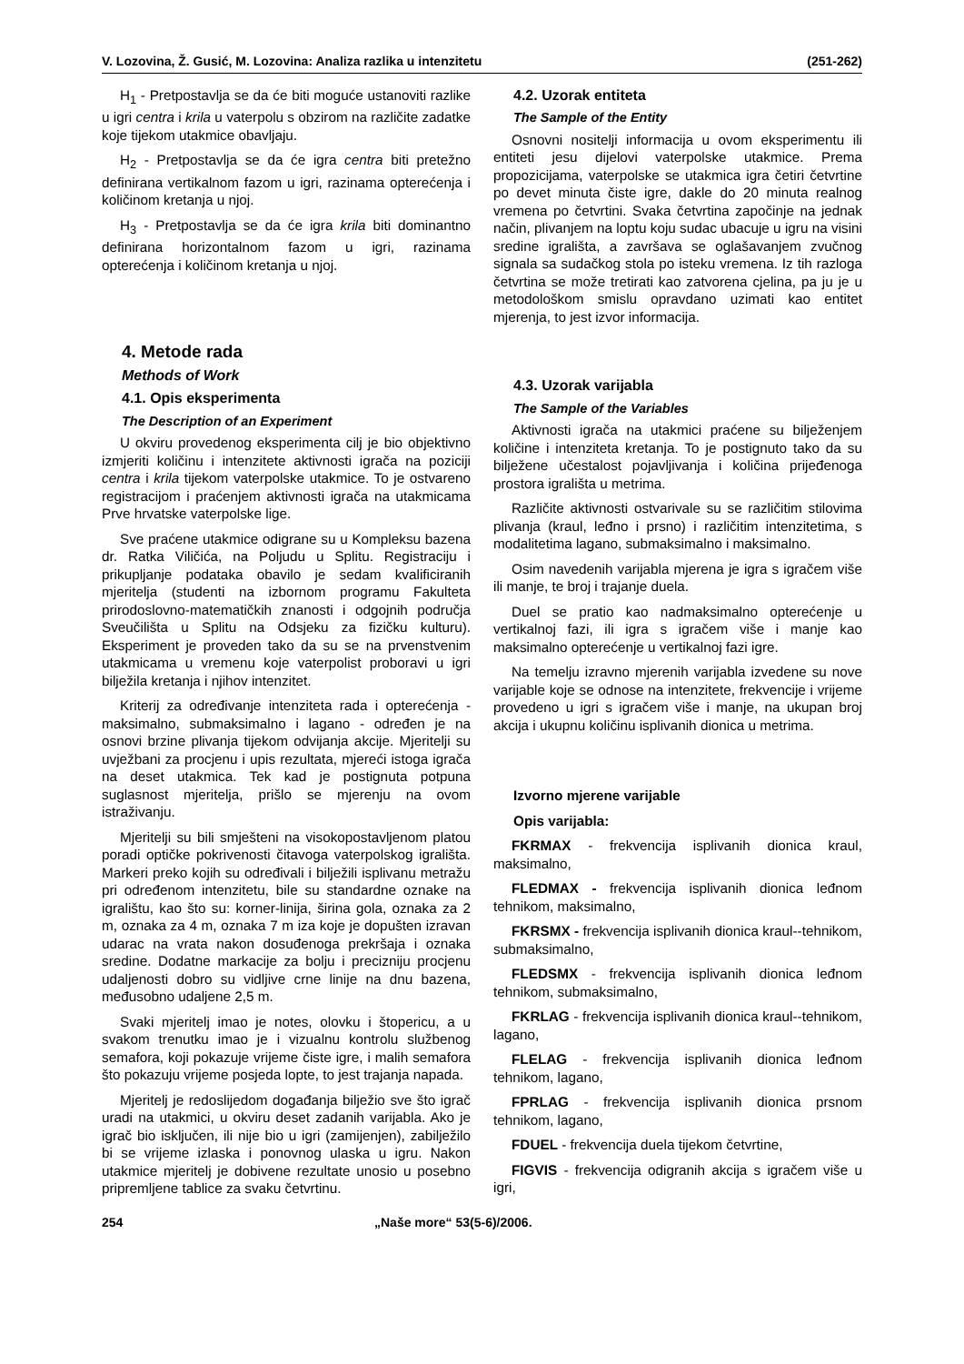V. Lozovina, Ž. Gusić, M. Lozovina: Analiza razlika u intenzitetu (251-262)
H<sub>1</sub> - Pretpostavlja se da će biti moguće ustanoviti razlike u igri centra i krila u vaterpolu s obzirom na različite zadatke koje tijekom utakmice obavljaju.
H<sub>2</sub> - Pretpostavlja se da će igra centra biti pretežno definirana vertikalnom fazom u igri, razinama opterećenja i količinom kretanja u njoj.
H<sub>3</sub> - Pretpostavlja se da će igra krila biti dominantno definirana horizontalnom fazom u igri, razinama opterećenja i količinom kretanja u njoj.
4. Metode rada
Methods of Work
4.1. Opis eksperimenta
The Description of an Experiment
U okviru provedenog eksperimenta cilj je bio objektivno izmjeriti količinu i intenzitete aktivnosti igrača na poziciji centra i krila tijekom vaterpolske utakmice. To je ostvareno registracijom i praćenjem aktivnosti igrača na utakmicama Prve hrvatske vaterpolske lige.
Sve praćene utakmice odigrane su u Kompleksu bazena dr. Ratka Viličića, na Poljudu u Splitu. Registraciju i prikupljanje podataka obavilo je sedam kvalificiranih mjeritelja (studenti na izbornom programu Fakulteta prirodoslovno-matematičkih znanosti i odgojnih područja Sveučilišta u Splitu na Odsjeku za fizičku kulturu). Eksperiment je proveden tako da su se na prvenstvenim utakmicama u vremenu koje vaterpolist proboravi u igri bilježila kretanja i njihov intenzitet.
Kriterij za određivanje intenziteta rada i opterećenja - maksimalno, submaksimalno i lagano - određen je na osnovi brzine plivanja tijekom odvijanja akcije. Mjeritelji su uvježbani za procjenu i upis rezultata, mjereći istoga igrača na deset utakmica. Tek kad je postignuta potpuna suglasnost mjeritelja, prišlo se mjerenju na ovom istraživanju.
Mjeritelji su bili smješteni na visokopostavljenom platou poradi optičke pokrivenosti čitavoga vaterpolskog igrališta. Markeri preko kojih su određivali i bilježili isplivanu metražu pri određenom intenzitetu, bile su standardne oznake na igralištu, kao što su: korner-linija, širina gola, oznaka za 2 m, oznaka za 4 m, oznaka 7 m iza koje je dopušten izravan udarac na vrata nakon dosuđenoga prekršaja i oznaka sredine. Dodatne markacije za bolju i precizniju procjenu udaljenosti dobro su vidljive crne linije na dnu bazena, međusobno udaljene 2,5 m.
Svaki mjeritelj imao je notes, olovku i štopericu, a u svakom trenutku imao je i vizualnu kontrolu službenog semafora, koji pokazuje vrijeme čiste igre, i malih semafora što pokazuju vrijeme posjeda lopte, to jest trajanja napada.
Mjeritelj je redoslijedom događanja bilježio sve što igrač uradi na utakmici, u okviru deset zadanih varijabla. Ako je igrač bio isključen, ili nije bio u igri (zamijenjen), zabilježilo bi se vrijeme izlaska i ponovnog ulaska u igru. Nakon utakmice mjeritelj je dobivene rezultate unosio u posebno pripremljene tablice za svaku četvrtinu.
4.2. Uzorak entiteta
The Sample of the Entity
Osnovni nositelji informacija u ovom eksperimentu ili entiteti jesu dijelovi vaterpolske utakmice. Prema propozicijama, vaterpolske se utakmica igra četiri četvrtine po devet minuta čiste igre, dakle do 20 minuta realnog vremena po četvrtini. Svaka četvrtina započinje na jednak način, plivanjem na loptu koju sudac ubacuje u igru na visini sredine igrališta, a završava se oglašavanjem zvučnog signala sa sudačkog stola po isteku vremena. Iz tih razloga četvrtina se može tretirati kao zatvorena cjelina, pa ju je u metodološkom smislu opravdano uzimati kao entitet mjerenja, to jest izvor informacija.
4.3. Uzorak varijabla
The Sample of the Variables
Aktivnosti igrača na utakmici praćene su bilježenjem količine i intenziteta kretanja. To je postignuto tako da su bilježene učestalost pojavljivanja i količina prijeđenoga prostora igrališta u metrima.
Različite aktivnosti ostvarivale su se različitim stilovima plivanja (kraul, leđno i prsno) i različitim intenzitetima, s modalitetima lagano, submaksimalno i maksimalno.
Osim navedenih varijabla mjerena je igra s igračem više ili manje, te broj i trajanje duela.
Duel se pratio kao nadmaksimalno opterećenje u vertikalnoj fazi, ili igra s igračem više i manje kao maksimalno opterećenje u vertikalnoj fazi igre.
Na temelju izravno mjerenih varijabla izvedene su nove varijable koje se odnose na intenzitete, frekvencije i vrijeme provedeno u igri s igračem više i manje, na ukupan broj akcija i ukupnu količinu isplivanih dionica u metrima.
Izvorno mjerene varijable
Opis varijabla:
FKRMAX - frekvencija isplivanih dionica kraul, maksimalno,
FLEDMAX - frekvencija isplivanih dionica leđnom tehnikom, maksimalno,
FKRSMX - frekvencija isplivanih dionica kraul--tehnikom, submaksimalno,
FLEDSMX - frekvencija isplivanih dionica leđnom tehnikom, submaksimalno,
FKRLAG - frekvencija isplivanih dionica kraul--tehnikom, lagano,
FLELAG - frekvencija isplivanih dionica leđnom tehnikom, lagano,
FPRLAG - frekvencija isplivanih dionica prsnom tehnikom, lagano,
FDUEL - frekvencija duela tijekom četvrtine,
FIGVIS - frekvencija odigranih akcija s igračem više u igri,
254 „Naše more“ 53(5-6)/2006.